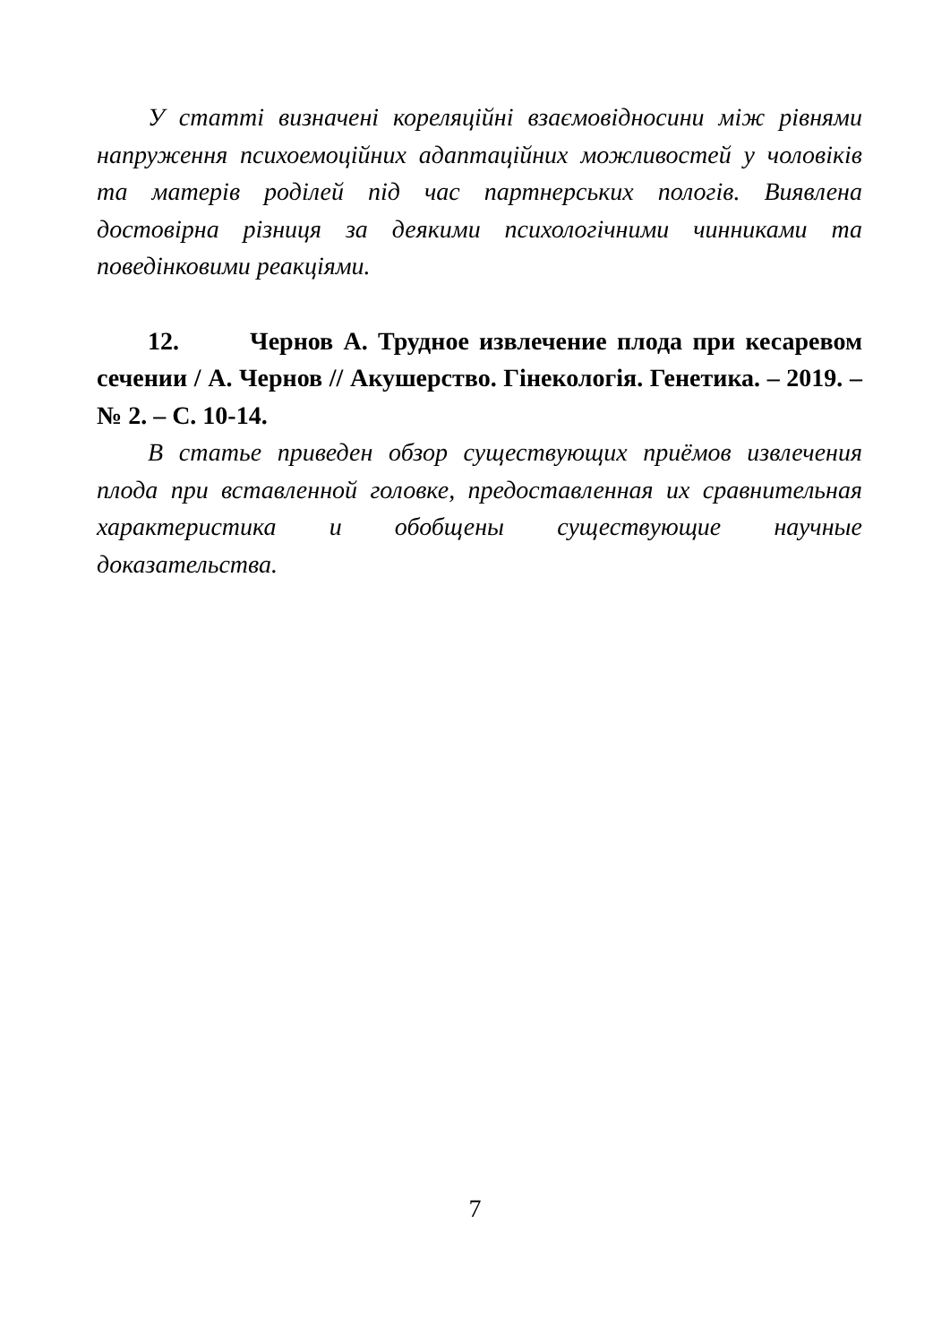У статті визначені кореляційні взаємовідносини між рівнями напруження психоемоційних адаптаційних можливостей у чоловіків та матерів роділей під час партнерських пологів. Виявлена достовірна різниця за деякими психологічними чинниками та поведінковими реакціями.
12. Чернов А. Трудное извлечение плода при кесаревом сечении / А. Чернов // Акушерство. Гінекологія. Генетика. – 2019. – № 2. – С. 10-14.
В статье приведен обзор существующих приёмов извлечения плода при вставленной головке, предоставленная их сравнительная характеристика и обобщены существующие научные доказательства.
7